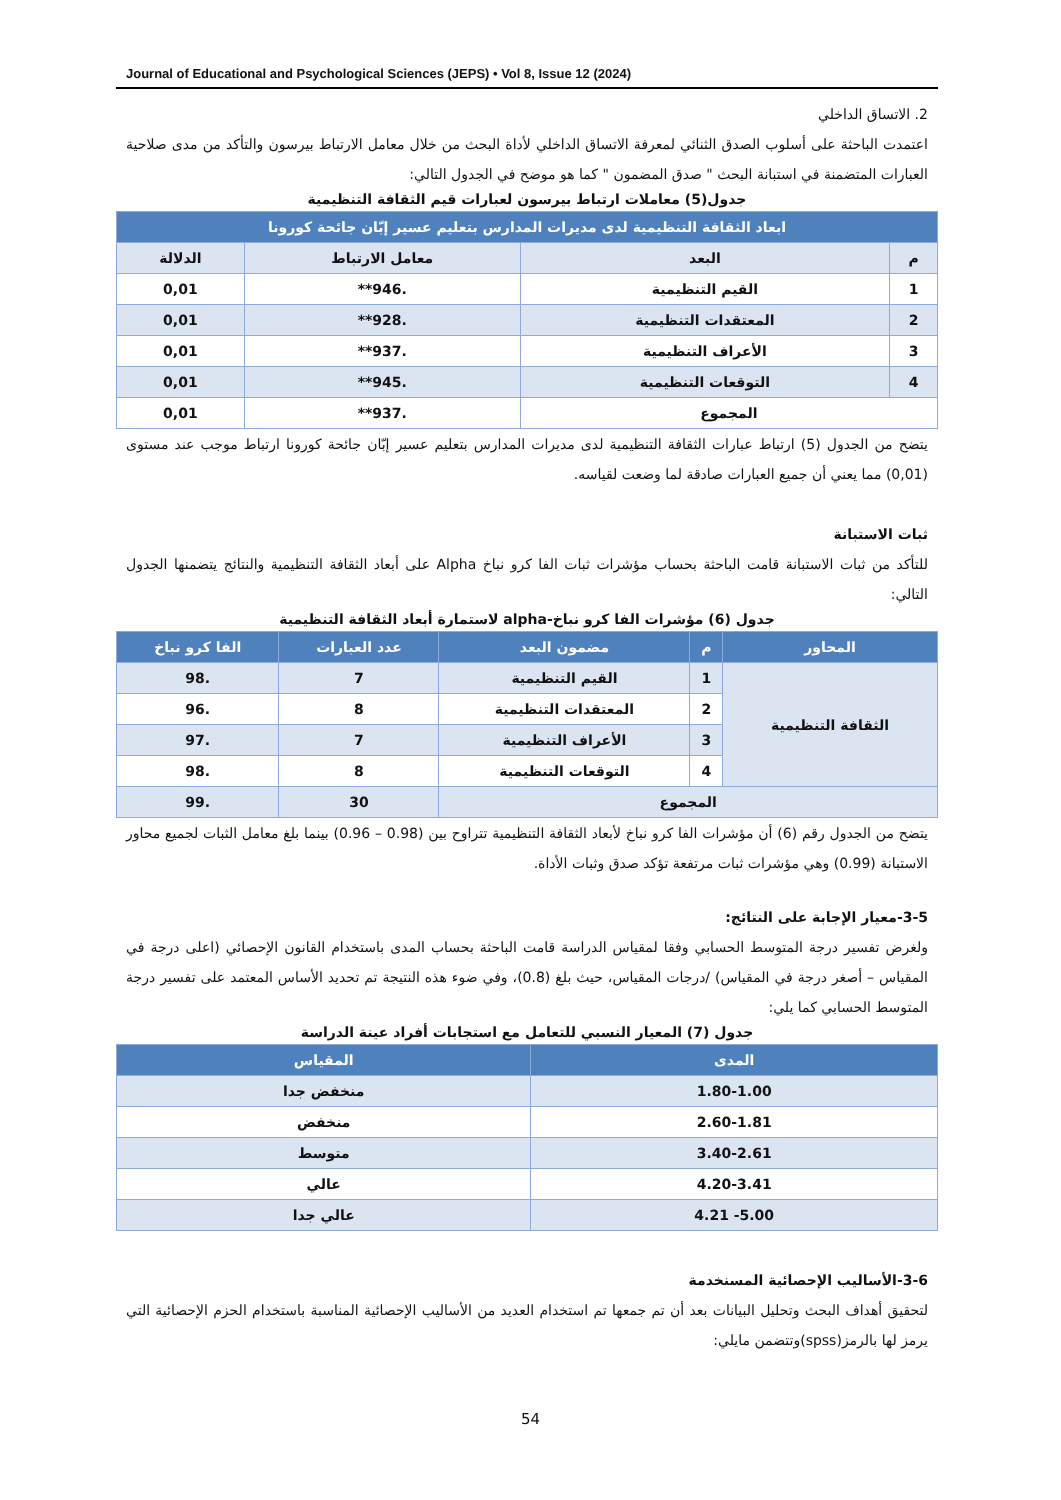Journal of Educational and Psychological Sciences (JEPS) • Vol 8, Issue 12 (2024)
2. الاتساق الداخلي
اعتمدت الباحثة على أسلوب الصدق الثنائي لمعرفة الاتساق الداخلي لأداة البحث من خلال معامل الارتباط بيرسون والتأكد من مدى صلاحية العبارات المتضمنة في استبانة البحث " صدق المضمون " كما هو موضح في الجدول التالي:
جدول(5) معاملات ارتباط بيرسون لعبارات قيم الثقافة التنظيمية
| ابعاد الثقافة التنظيمية لدى مديرات المدارس بتعليم عسير إبّان جائحة كورونا | | | |
| --- | --- | --- | --- |
| م | البعد | معامل الارتباط | الدلالة |
| 1 | القيم التنظيمية | .946** | 0,01 |
| 2 | المعتقدات التنظيمية | .928** | 0,01 |
| 3 | الأعراف التنظيمية | .937** | 0,01 |
| 4 | التوقعات التنظيمية | .945** | 0,01 |
| المجموع | | .937** | 0,01 |
يتضح من الجدول (5) ارتباط عبارات الثقافة التنظيمية لدى مديرات المدارس بتعليم عسير إبّان جائحة كورونا ارتباط موجب عند مستوى (0,01) مما يعني أن جميع العبارات صادقة لما وضعت لقياسه.
ثبات الاستبانة
للتأكد من ثبات الاستبانة قامت الباحثة بحساب مؤشرات ثبات الفا كرو نباخ Alpha على أبعاد الثقافة التنظيمية والنتائج يتضمنها الجدول التالي:
جدول (6) مؤشرات الفا كرو نباخ-alpha لاستمارة أبعاد الثقافة التنظيمية
| المحاور | م | مضمون البعد | عدد العبارات | الفا كرو نباخ |
| --- | --- | --- | --- | --- |
| الثقافة التنظيمية | 1 | القيم التنظيمية | 7 | .98 |
| | 2 | المعتقدات التنظيمية | 8 | .96 |
| | 3 | الأعراف التنظيمية | 7 | .97 |
| | 4 | التوقعات التنظيمية | 8 | .98 |
| المجموع | | | 30 | .99 |
يتضح من الجدول رقم (6) أن مؤشرات الفا كرو نباخ لأبعاد الثقافة التنظيمية تتراوح بين (0.98 – 0.96) بينما بلغ معامل الثبات لجميع محاور الاستبانة (0.99) وهي مؤشرات ثبات مرتفعة تؤكد صدق وثبات الأداة.
3-5-معيار الإجابة على النتائج:
ولغرض تفسير درجة المتوسط الحسابي وفقا لمقياس الدراسة قامت الباحثة بحساب المدى باستخدام القانون الإحصائي (اعلى درجة في المقياس – أصغر درجة في المقياس) /درجات المقياس، حيث بلغ (0.8)، وفي ضوء هذه النتيجة تم تحديد الأساس المعتمد على تفسير درجة المتوسط الحسابي كما يلي:
جدول (7) المعيار النسبي للتعامل مع استجابات أفراد عينة الدراسة
| المدى | المقياس |
| --- | --- |
| 1.80-1.00 | منخفض جدا |
| 2.60-1.81 | منخفض |
| 3.40-2.61 | متوسط |
| 4.20-3.41 | عالي |
| 5.00- 4.21 | عالي جدا |
3-6-الأساليب الإحصائية المسنخدمة
لتحقيق أهداف البحث وتحليل البيانات بعد أن تم جمعها تم استخدام العديد من الأساليب الإحصائية المناسبة باستخدام الحزم الإحصائية التي يرمز لها بالرمز(spss)وتتضمن مايلي:
54